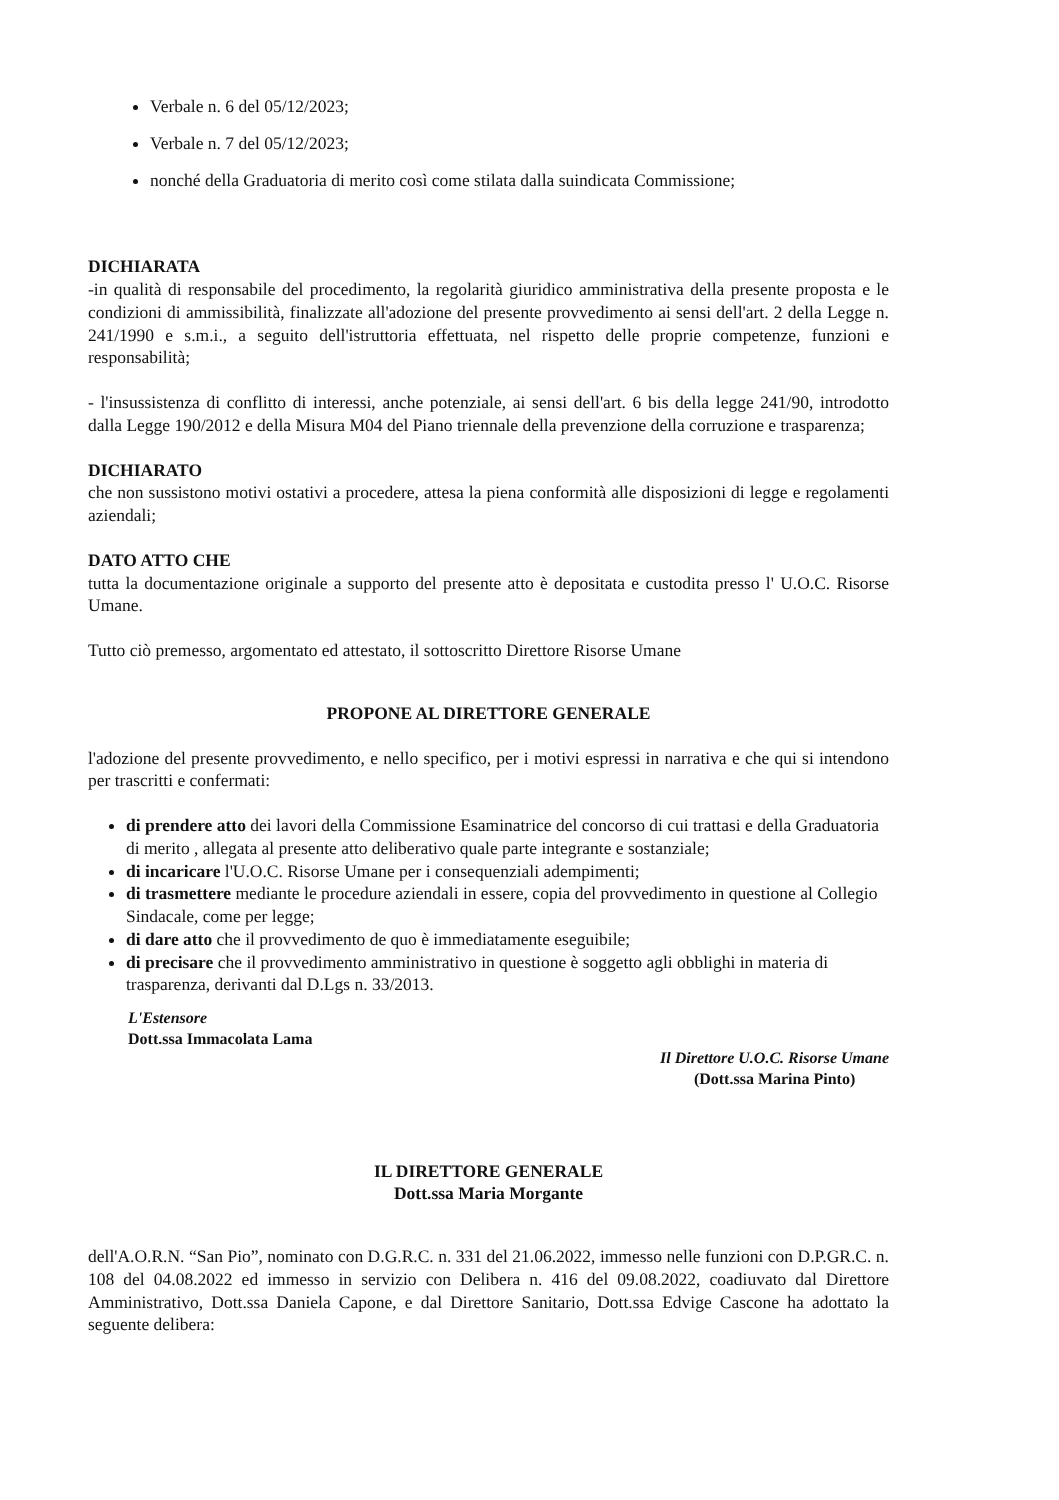Verbale n. 6 del 05/12/2023;
Verbale n. 7 del 05/12/2023;
nonché della Graduatoria di merito così come stilata dalla suindicata Commissione;
DICHIARATA
-in qualità di responsabile del procedimento, la regolarità giuridico amministrativa della presente proposta e le condizioni di ammissibilità, finalizzate all'adozione del presente provvedimento ai sensi dell'art. 2 della Legge n. 241/1990 e s.m.i., a seguito dell'istruttoria effettuata, nel rispetto delle proprie competenze, funzioni e responsabilità;
- l'insussistenza di conflitto di interessi, anche potenziale, ai sensi dell'art. 6 bis della legge 241/90, introdotto dalla Legge 190/2012 e della Misura M04 del Piano triennale della prevenzione della corruzione e trasparenza;
DICHIARATO
che non sussistono motivi ostativi a procedere, attesa la piena conformità alle disposizioni di legge e regolamenti aziendali;
DATO ATTO CHE
tutta la documentazione originale a supporto del presente atto è depositata e custodita presso l' U.O.C. Risorse Umane.
Tutto ciò premesso, argomentato ed attestato, il sottoscritto Direttore Risorse Umane
PROPONE AL DIRETTORE GENERALE
l'adozione del presente provvedimento, e nello specifico, per i motivi espressi in narrativa e che qui si intendono per trascritti e confermati:
di prendere atto dei lavori della Commissione Esaminatrice del concorso di cui trattasi e della Graduatoria di merito , allegata al presente atto deliberativo quale parte integrante e sostanziale;
di incaricare l'U.O.C. Risorse Umane per i consequenziali adempimenti;
di trasmettere mediante le procedure aziendali in essere, copia del provvedimento in questione al Collegio Sindacale, come per legge;
di dare atto che il provvedimento de quo è immediatamente eseguibile;
di precisare che il provvedimento amministrativo in questione è soggetto agli obblighi in materia di trasparenza, derivanti dal D.Lgs n. 33/2013.
L'Estensore
Dott.ssa Immacolata Lama
Il Direttore U.O.C. Risorse Umane
(Dott.ssa Marina Pinto)
IL DIRETTORE GENERALE
Dott.ssa Maria Morgante
dell'A.O.R.N. “San Pio”, nominato con D.G.R.C. n. 331 del 21.06.2022, immesso nelle funzioni con D.P.GR.C. n. 108 del 04.08.2022 ed immesso in servizio con Delibera n. 416 del 09.08.2022, coadiuvato dal Direttore Amministrativo, Dott.ssa Daniela Capone, e dal Direttore Sanitario, Dott.ssa Edvige Cascone ha adottato la seguente delibera: